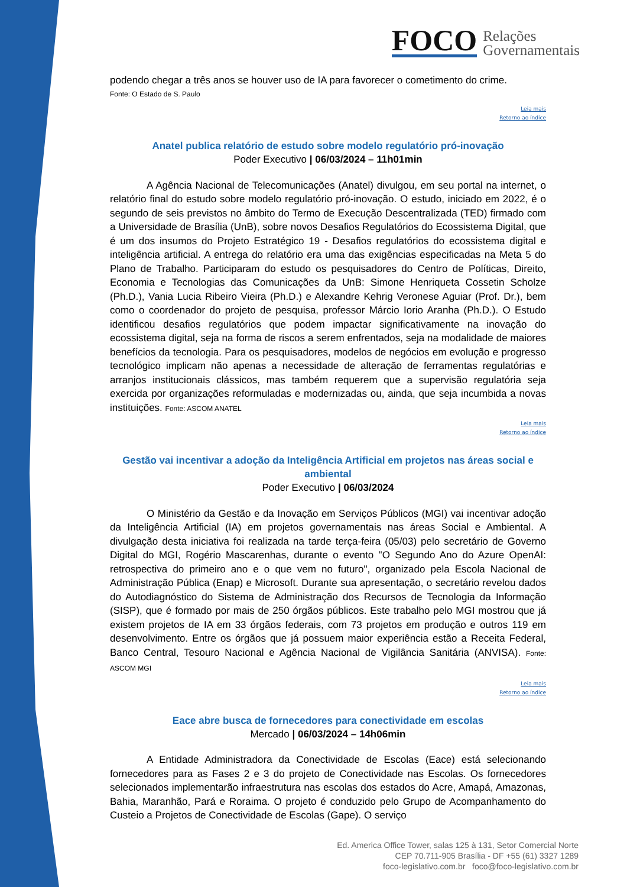FOCO
Relações
Governamentais
podendo chegar a três anos se houver uso de IA para favorecer o cometimento do crime.
Fonte: O Estado de S. Paulo
Leia mais
Retorno ao índice
Anatel publica relatório de estudo sobre modelo regulatório pró-inovação
Poder Executivo | 06/03/2024 – 11h01min
A Agência Nacional de Telecomunicações (Anatel) divulgou, em seu portal na internet, o relatório final do estudo sobre modelo regulatório pró-inovação. O estudo, iniciado em 2022, é o segundo de seis previstos no âmbito do Termo de Execução Descentralizada (TED) firmado com a Universidade de Brasília (UnB), sobre novos Desafios Regulatórios do Ecossistema Digital, que é um dos insumos do Projeto Estratégico 19 - Desafios regulatórios do ecossistema digital e inteligência artificial. A entrega do relatório era uma das exigências especificadas na Meta 5 do Plano de Trabalho. Participaram do estudo os pesquisadores do Centro de Políticas, Direito, Economia e Tecnologias das Comunicações da UnB: Simone Henriqueta Cossetin Scholze (Ph.D.), Vania Lucia Ribeiro Vieira (Ph.D.) e Alexandre Kehrig Veronese Aguiar (Prof. Dr.), bem como o coordenador do projeto de pesquisa, professor Márcio Iorio Aranha (Ph.D.). O Estudo identificou desafios regulatórios que podem impactar significativamente na inovação do ecossistema digital, seja na forma de riscos a serem enfrentados, seja na modalidade de maiores benefícios da tecnologia. Para os pesquisadores, modelos de negócios em evolução e progresso tecnológico implicam não apenas a necessidade de alteração de ferramentas regulatórias e arranjos institucionais clássicos, mas também requerem que a supervisão regulatória seja exercida por organizações reformuladas e modernizadas ou, ainda, que seja incumbida a novas instituições. Fonte: ASCOM ANATEL
Leia mais
Retorno ao índice
Gestão vai incentivar a adoção da Inteligência Artificial em projetos nas áreas social e ambiental
Poder Executivo | 06/03/2024
O Ministério da Gestão e da Inovação em Serviços Públicos (MGI) vai incentivar adoção da Inteligência Artificial (IA) em projetos governamentais nas áreas Social e Ambiental. A divulgação desta iniciativa foi realizada na tarde terça-feira (05/03) pelo secretário de Governo Digital do MGI, Rogério Mascarenhas, durante o evento "O Segundo Ano do Azure OpenAI: retrospectiva do primeiro ano e o que vem no futuro", organizado pela Escola Nacional de Administração Pública (Enap) e Microsoft. Durante sua apresentação, o secretário revelou dados do Autodiagnóstico do Sistema de Administração dos Recursos de Tecnologia da Informação (SISP), que é formado por mais de 250 órgãos públicos. Este trabalho pelo MGI mostrou que já existem projetos de IA em 33 órgãos federais, com 73 projetos em produção e outros 119 em desenvolvimento. Entre os órgãos que já possuem maior experiência estão a Receita Federal, Banco Central, Tesouro Nacional e Agência Nacional de Vigilância Sanitária (ANVISA). Fonte: ASCOM MGI
Leia mais
Retorno ao índice
Eace abre busca de fornecedores para conectividade em escolas
Mercado | 06/03/2024 – 14h06min
A Entidade Administradora da Conectividade de Escolas (Eace) está selecionando fornecedores para as Fases 2 e 3 do projeto de Conectividade nas Escolas. Os fornecedores selecionados implementarão infraestrutura nas escolas dos estados do Acre, Amapá, Amazonas, Bahia, Maranhão, Pará e Roraima. O projeto é conduzido pelo Grupo de Acompanhamento do Custeio a Projetos de Conectividade de Escolas (Gape). O serviço
Ed. America Office Tower, salas 125 à 131, Setor Comercial Norte
CEP 70.711-905 Brasília - DF +55 (61) 3327 1289
foco-legislativo.com.br foco@foco-legislativo.com.br